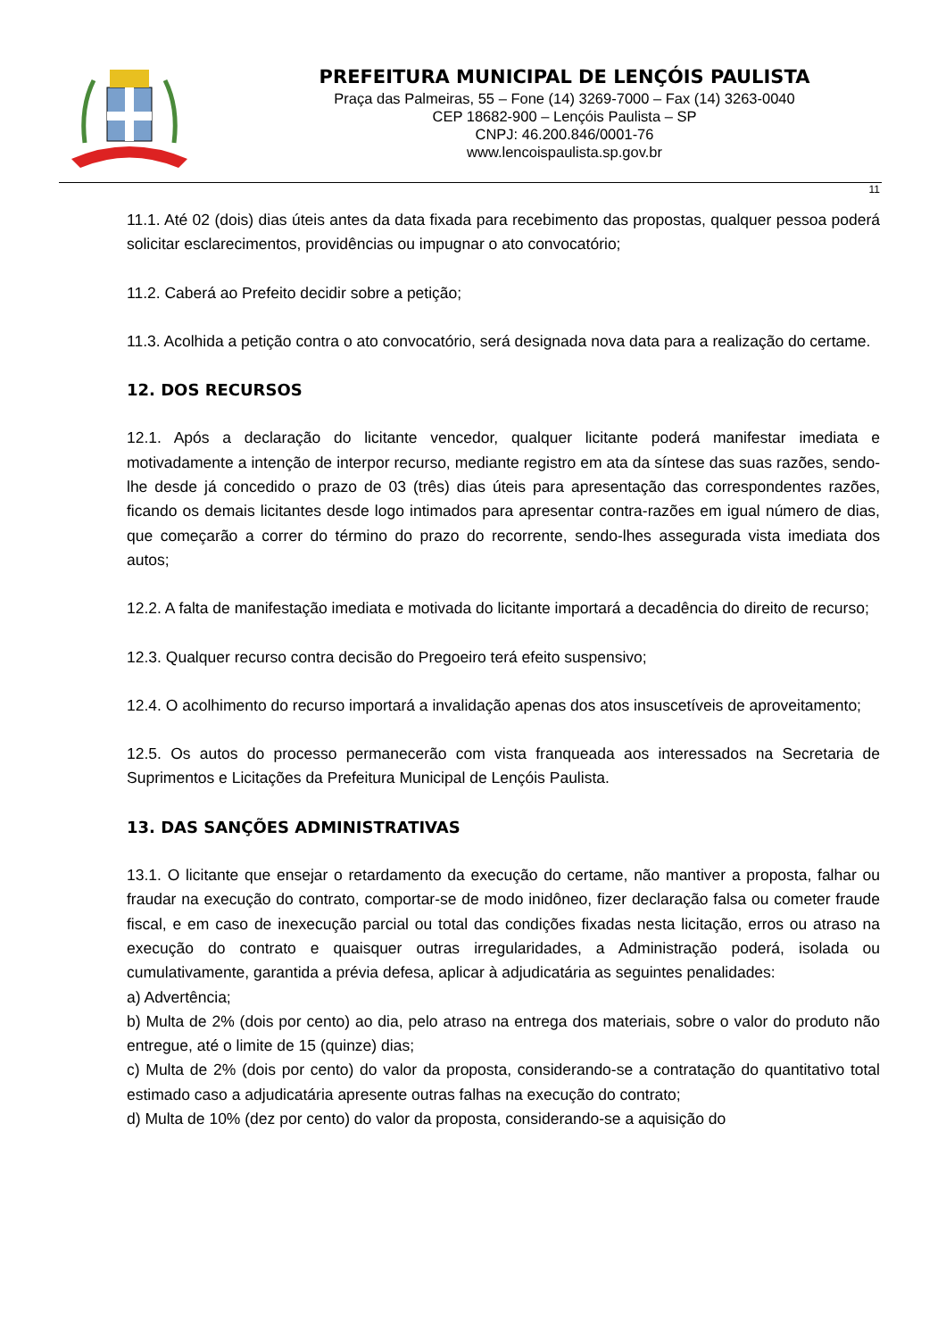PREFEITURA MUNICIPAL DE LENÇÓIS PAULISTA
Praça das Palmeiras, 55 – Fone (14) 3269-7000 – Fax (14) 3263-0040
CEP 18682-900 – Lençóis Paulista – SP
CNPJ: 46.200.846/0001-76
www.lencoispaulista.sp.gov.br
11
11.1. Até 02 (dois) dias úteis antes da data fixada para recebimento das propostas, qualquer pessoa poderá solicitar esclarecimentos, providências ou impugnar o ato convocatório;
11.2. Caberá ao Prefeito decidir sobre a petição;
11.3. Acolhida a petição contra o ato convocatório, será designada nova data para a realização do certame.
12. DOS RECURSOS
12.1. Após a declaração do licitante vencedor, qualquer licitante poderá manifestar imediata e motivadamente a intenção de interpor recurso, mediante registro em ata da síntese das suas razões, sendo-lhe desde já concedido o prazo de 03 (três) dias úteis para apresentação das correspondentes razões, ficando os demais licitantes desde logo intimados para apresentar contra-razões em igual número de dias, que começarão a correr do término do prazo do recorrente, sendo-lhes assegurada vista imediata dos autos;
12.2. A falta de manifestação imediata e motivada do licitante importará a decadência do direito de recurso;
12.3. Qualquer recurso contra decisão do Pregoeiro terá efeito suspensivo;
12.4. O acolhimento do recurso importará a invalidação apenas dos atos insuscetíveis de aproveitamento;
12.5. Os autos do processo permanecerão com vista franqueada aos interessados na Secretaria de Suprimentos e Licitações da Prefeitura Municipal de Lençóis Paulista.
13. DAS SANÇÕES ADMINISTRATIVAS
13.1. O licitante que ensejar o retardamento da execução do certame, não mantiver a proposta, falhar ou fraudar na execução do contrato, comportar-se de modo inidôneo, fizer declaração falsa ou cometer fraude fiscal, e em caso de inexecução parcial ou total das condições fixadas nesta licitação, erros ou atraso na execução do contrato e quaisquer outras irregularidades, a Administração poderá, isolada ou cumulativamente, garantida a prévia defesa, aplicar à adjudicatária as seguintes penalidades:
a) Advertência;
b) Multa de 2% (dois por cento) ao dia, pelo atraso na entrega dos materiais, sobre o valor do produto não entregue, até o limite de 15 (quinze) dias;
c) Multa de 2% (dois por cento) do valor da proposta, considerando-se a contratação do quantitativo total estimado caso a adjudicatária apresente outras falhas na execução do contrato;
d) Multa de 10% (dez por cento) do valor da proposta, considerando-se a aquisição do